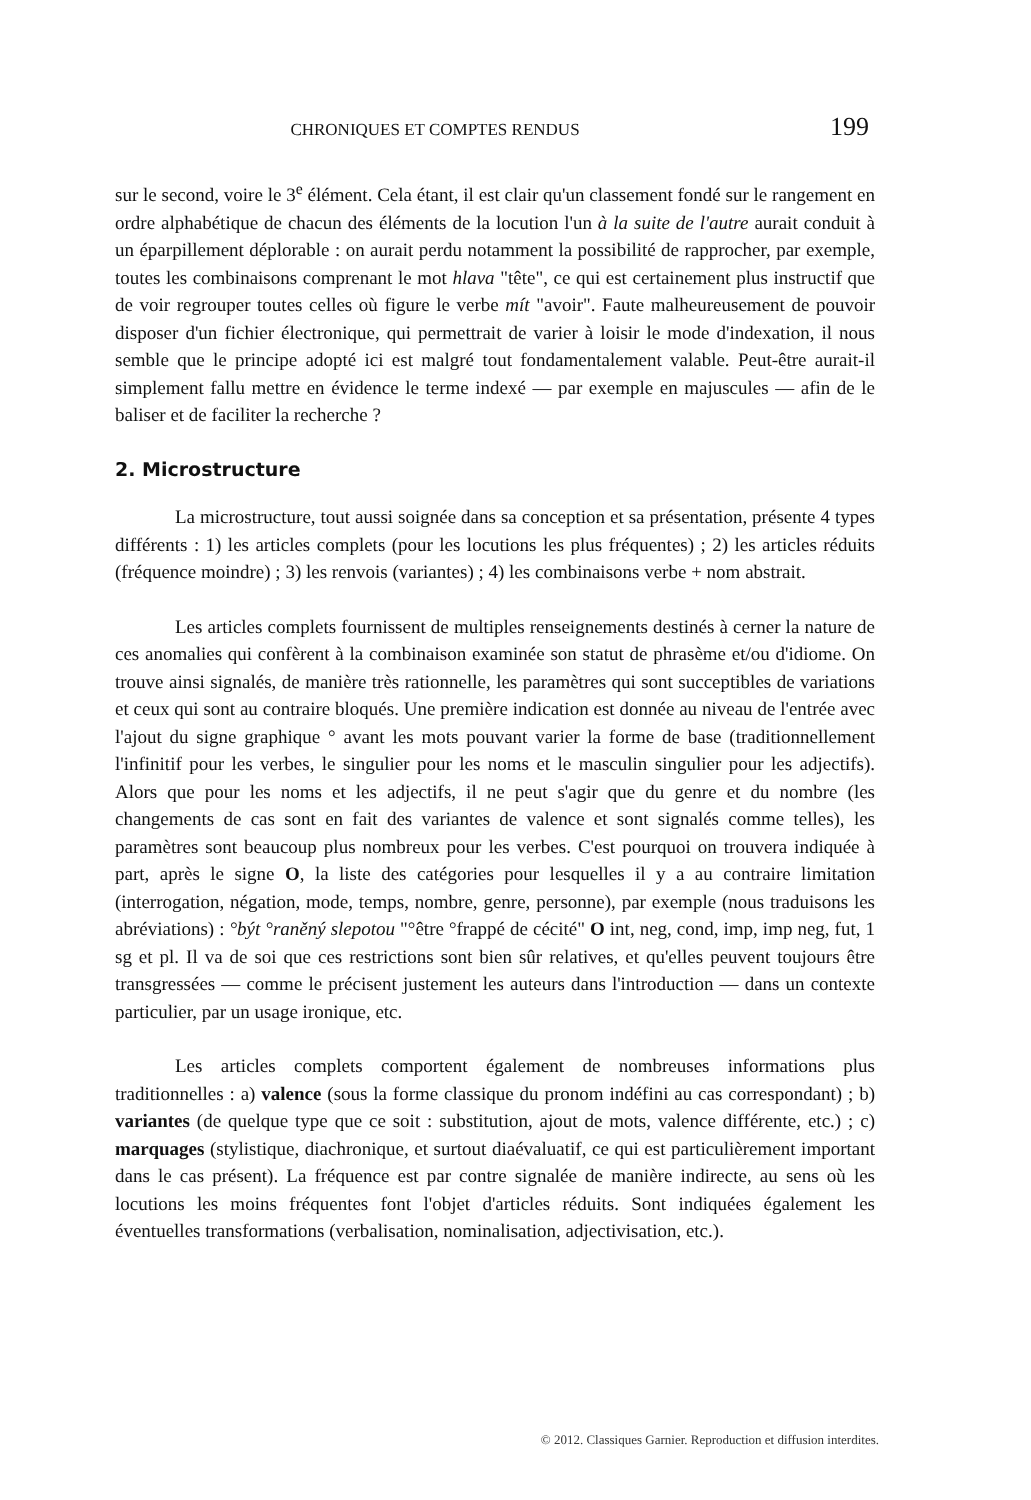CHRONIQUES ET COMPTES RENDUS 199
sur le second, voire le 3<sup>e</sup> élément. Cela étant, il est clair qu'un classement fondé sur le rangement en ordre alphabétique de chacun des éléments de la locution l'un à la suite de l'autre aurait conduit à un éparpillement déplorable : on aurait perdu notamment la possibilité de rapprocher, par exemple, toutes les combinaisons comprenant le mot hlava "tête", ce qui est certainement plus instructif que de voir regrouper toutes celles où figure le verbe mít "avoir". Faute malheureusement de pouvoir disposer d'un fichier électronique, qui permettrait de varier à loisir le mode d'indexation, il nous semble que le principe adopté ici est malgré tout fondamentalement valable. Peut-être aurait-il simplement fallu mettre en évidence le terme indexé — par exemple en majuscules — afin de le baliser et de faciliter la recherche ?
2. Microstructure
La microstructure, tout aussi soignée dans sa conception et sa présentation, présente 4 types différents : 1) les articles complets (pour les locutions les plus fréquentes) ; 2) les articles réduits (fréquence moindre) ; 3) les renvois (variantes) ; 4) les combinaisons verbe + nom abstrait.
Les articles complets fournissent de multiples renseignements destinés à cerner la nature de ces anomalies qui confèrent à la combinaison examinée son statut de phrasème et/ou d'idiome. On trouve ainsi signalés, de manière très rationnelle, les paramètres qui sont succeptibles de variations et ceux qui sont au contraire bloqués. Une première indication est donnée au niveau de l'entrée avec l'ajout du signe graphique ° avant les mots pouvant varier la forme de base (traditionnellement l'infinitif pour les verbes, le singulier pour les noms et le masculin singulier pour les adjectifs). Alors que pour les noms et les adjectifs, il ne peut s'agir que du genre et du nombre (les changements de cas sont en fait des variantes de valence et sont signalés comme telles), les paramètres sont beaucoup plus nombreux pour les verbes. C'est pourquoi on trouvera indiquée à part, après le signe O, la liste des catégories pour lesquelles il y a au contraire limitation (interrogation, négation, mode, temps, nombre, genre, personne), par exemple (nous traduisons les abréviations) : °být °raněný slepotou "°être °frappé de cécité" O int, neg, cond, imp, imp neg, fut, 1 sg et pl. Il va de soi que ces restrictions sont bien sûr relatives, et qu'elles peuvent toujours être transgressées — comme le précisent justement les auteurs dans l'introduction — dans un contexte particulier, par un usage ironique, etc.
Les articles complets comportent également de nombreuses informations plus traditionnelles : a) valence (sous la forme classique du pronom indéfini au cas correspondant) ; b) variantes (de quelque type que ce soit : substitution, ajout de mots, valence différente, etc.) ; c) marquages (stylistique, diachronique, et surtout diaévaluatif, ce qui est particulièrement important dans le cas présent). La fréquence est par contre signalée de manière indirecte, au sens où les locutions les moins fréquentes font l'objet d'articles réduits. Sont indiquées également les éventuelles transformations (verbalisation, nominalisation, adjectivisation, etc.).
© 2012. Classiques Garnier. Reproduction et diffusion interdites.